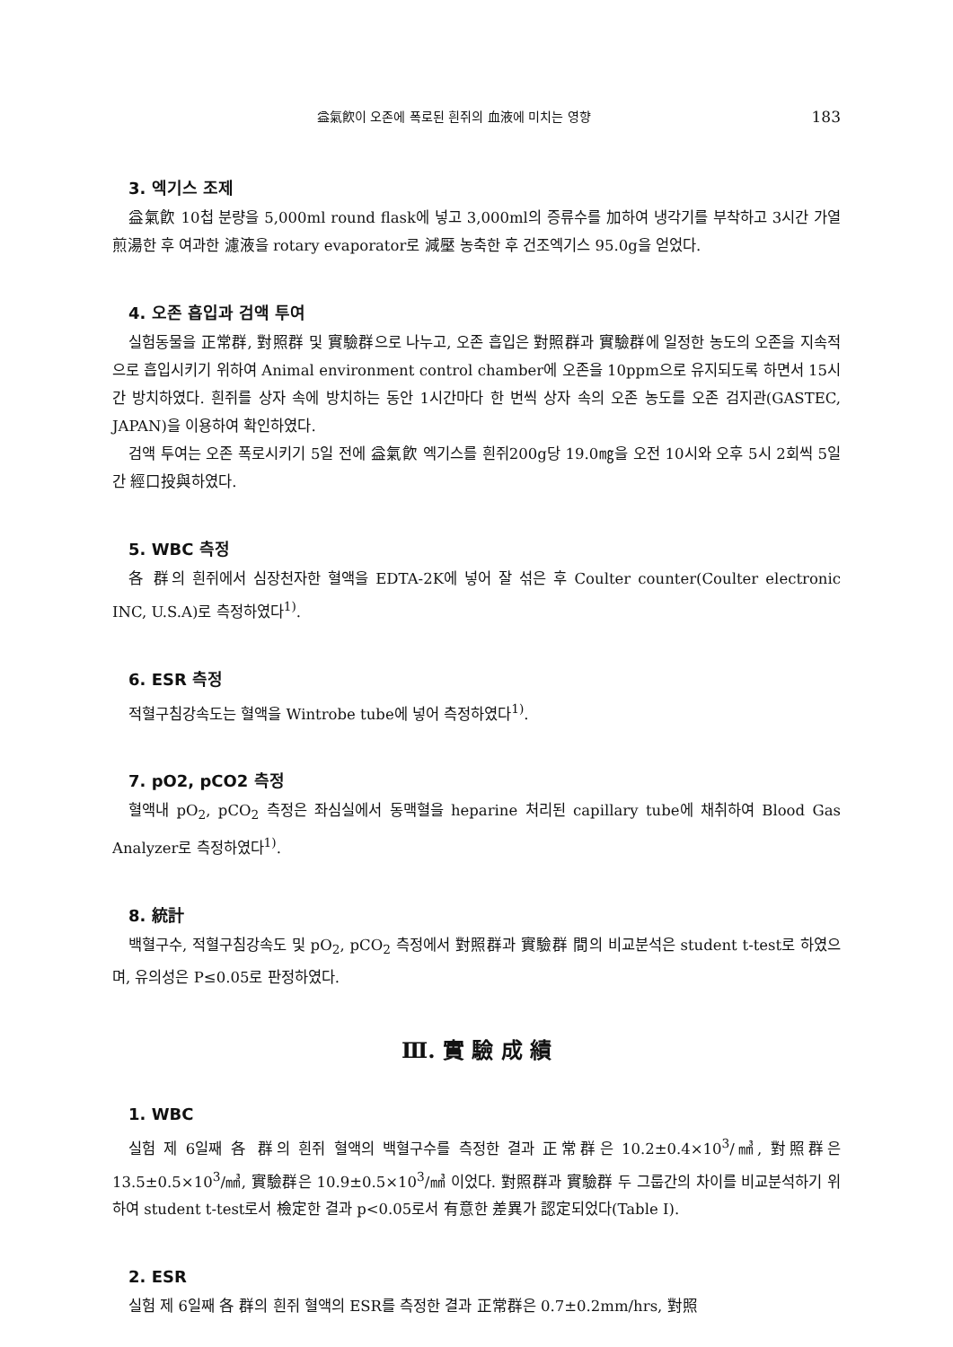益氣飮이 오존에 폭로된 흰쥐의 血液에 미치는 영향 183
3. 엑기스 조제
益氣飮 10첩 분량을 5,000ml round flask에 넣고 3,000ml의 증류수를 加하여 냉각기를 부착하고 3시간 가열 煎湯한 후 여과한 濾液을 rotary evaporator로 減壓 농축한 후 건조엑기스 95.0g을 얻었다.
4. 오존 흡입과 검액 투여
실험동물을 正常群, 對照群 및 實驗群으로 나누고, 오존 흡입은 對照群과 實驗群에 일정한 농도의 오존을 지속적으로 흡입시키기 위하여 Animal environment control chamber에 오존을 10ppm으로 유지되도록 하면서 15시간 방치하였다. 흰쥐를 상자 속에 방치하는 동안 1시간마다 한 번씩 상자 속의 오존 농도를 오존 검지관(GASTEC, JAPAN)을 이용하여 확인하였다.
검액 투여는 오존 폭로시키기 5일 전에 益氣飮 엑기스를 흰쥐200g당 19.0㎎을 오전 10시와 오후 5시 2회씩 5일간 經口投與하였다.
5. WBC 측정
各 群의 흰쥐에서 심장천자한 혈액을 EDTA-2K에 넣어 잘 섞은 후 Coulter counter(Coulter electronic INC, U.S.A)로 측정하였다<sup>1)</sup>.
6. ESR 측정
적혈구침강속도는 혈액을 Wintrobe tube에 넣어 측정하였다<sup>1)</sup>.
7. pO2, pCO2 측정
혈액내 pO<sub>2</sub>, pCO<sub>2</sub> 측정은 좌심실에서 동맥혈을 heparine 처리된 capillary tube에 채취하여 Blood Gas Analyzer로 측정하였다<sup>1)</sup>.
8. 統計
백혈구수, 적혈구침강속도 및 pO<sub>2</sub>, pCO<sub>2</sub> 측정에서 對照群과 實驗群 間의 비교분석은 student t-test로 하였으며, 유의성은 P≤0.05로 판정하였다.
Ⅲ. 實 驗 成 績
1. WBC
실험 제 6일째 各 群의 흰쥐 혈액의 백혈구수를 측정한 결과 正常群은 10.2±0.4×10<sup>3</sup>/㎣, 對照群은 13.5±0.5×10<sup>3</sup>/㎣, 實驗群은 10.9±0.5×10<sup>3</sup>/㎣ 이었다. 對照群과 實驗群 두 그룹간의 차이를 비교분석하기 위하여 student t-test로서 檢定한 결과 p<0.05로서 有意한 差異가 認定되었다(Table Ⅰ).
2. ESR
실험 제 6일째 各 群의 흰쥐 혈액의 ESR를 측정한 결과 正常群은 0.7±0.2mm/hrs, 對照